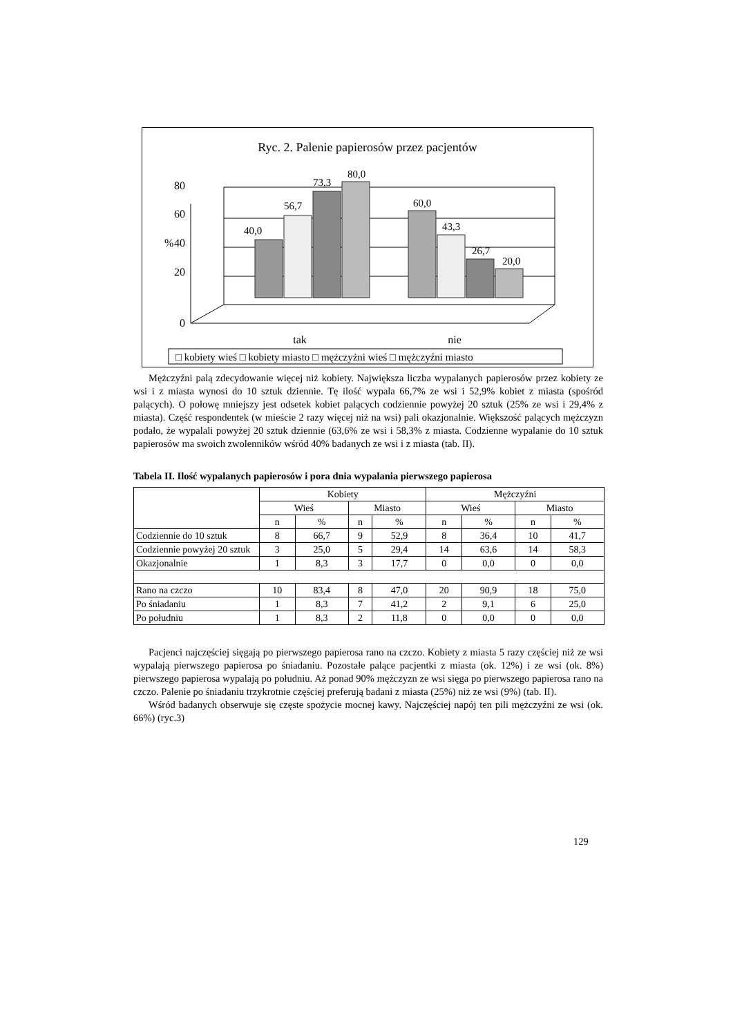Ryc. 2. Palenie papierosów przez pacjentów
0
20
40
60
80
%
40,0
56,7
73,3
80,0
60,0
43,3
26,7
20,0
tak
nie
□ kobiety wieś □ kobiety miasto □ mężczyżni wieś □ mężczyźni miasto
Mężczyźni palą zdecydowanie więcej niż kobiety. Największa liczba wypalanych papierosów przez kobiety ze wsi i z miasta wynosi do 10 sztuk dziennie. Tę ilość wypala 66,7% ze wsi i 52,9% kobiet z miasta (spośród palących). O połowę mniejszy jest odsetek kobiet palących codziennie powyżej 20 sztuk (25% ze wsi i 29,4% z miasta). Część respondentek (w mieście 2 razy więcej niż na wsi) pali okazjonalnie. Większość palących mężczyzn podało, że wypalali powyżej 20 sztuk dziennie (63,6% ze wsi i 58,3% z miasta. Codzienne wypalanie do 10 sztuk papierosów ma swoich zwolenników wśród 40% badanych ze wsi i z miasta (tab. II).
Tabela II. Ilość wypalanych papierosów i pora dnia wypalania pierwszego papierosa
| | Kobiety | | | | Mężczyźni | | | |
| --- | --- | --- | --- | --- | --- | --- | --- | --- |
| | Wieś | | Miasto | | Wieś | | Miasto | |
| | n | % | n | % | n | % | n | % |
| Codziennie do 10 sztuk | 8 | 66,7 | 9 | 52,9 | 8 | 36,4 | 10 | 41,7 |
| Codziennie powyżej 20 sztuk | 3 | 25,0 | 5 | 29,4 | 14 | 63,6 | 14 | 58,3 |
| Okazjonalnie | 1 | 8,3 | 3 | 17,7 | 0 | 0,0 | 0 | 0,0 |
| Rano na czczo | 10 | 83,4 | 8 | 47,0 | 20 | 90,9 | 18 | 75,0 |
| Po śniadaniu | 1 | 8,3 | 7 | 41,2 | 2 | 9,1 | 6 | 25,0 |
| Po południu | 1 | 8,3 | 2 | 11,8 | 0 | 0,0 | 0 | 0,0 |
Pacjenci najczęściej sięgają po pierwszego papierosa rano na czczo. Kobiety z miasta 5 razy częściej niż ze wsi wypalają pierwszego papierosa po śniadaniu. Pozostałe palące pacjentki z miasta (ok. 12%) i ze wsi (ok. 8%) pierwszego papierosa wypalają po południu. Aż ponad 90% mężczyzn ze wsi sięga po pierwszego papierosa rano na czczo. Palenie po śniadaniu trzykrotnie częściej preferują badani z miasta (25%) niż ze wsi (9%) (tab. II).
Wśród badanych obserwuje się częste spożycie mocnej kawy. Najczęściej napój ten pili mężczyźni ze wsi (ok. 66%) (ryc.3)
129